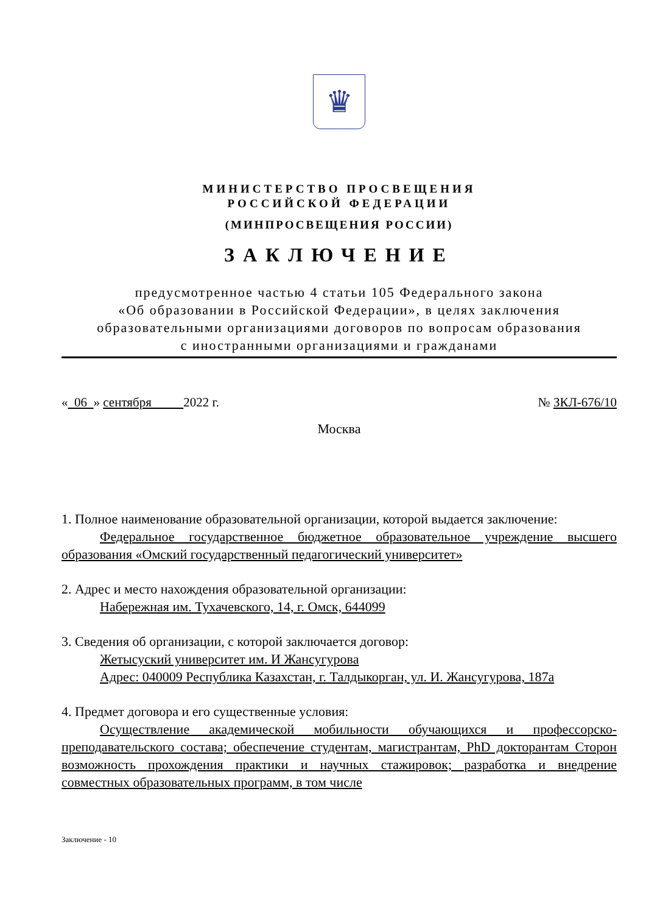♛
МИНИСТЕРСТВО ПРОСВЕЩЕНИЯ
РОССИЙСКОЙ ФЕДЕРАЦИИ
(МИНПРОСВЕЩЕНИЯ РОССИИ)
ЗАКЛЮЧЕНИЕ
предусмотренное частью 4 статьи 105 Федерального закона
«Об образовании в Российской Федерации», в целях заключения
образовательными организациями договоров по вопросам образования
с иностранными организациями и гражданами
« 06 » сентября 2022 г. № ЗКЛ-676/10
Москва
1. Полное наименование образовательной организации, которой выдается заключение:
Федеральное государственное бюджетное образовательное учреждение высшего образования «Омский государственный педагогический университет»
2. Адрес и место нахождения образовательной организации:
Набережная им. Тухачевского, 14, г. Омск, 644099
3. Сведения об организации, с которой заключается договор:
Жетысуский университет им. И Жансугурова
Адрес: 040009 Республика Казахстан, г. Талдыкорган, ул. И. Жансугурова, 187а
4. Предмет договора и его существенные условия:
Осуществление академической мобильности обучающихся и профессорско-преподавательского состава; обеспечение студентам, магистрантам, PhD докторантам Сторон возможность прохождения практики и научных стажировок; разработка и внедрение совместных образовательных программ, в том числе
Заключение - 10